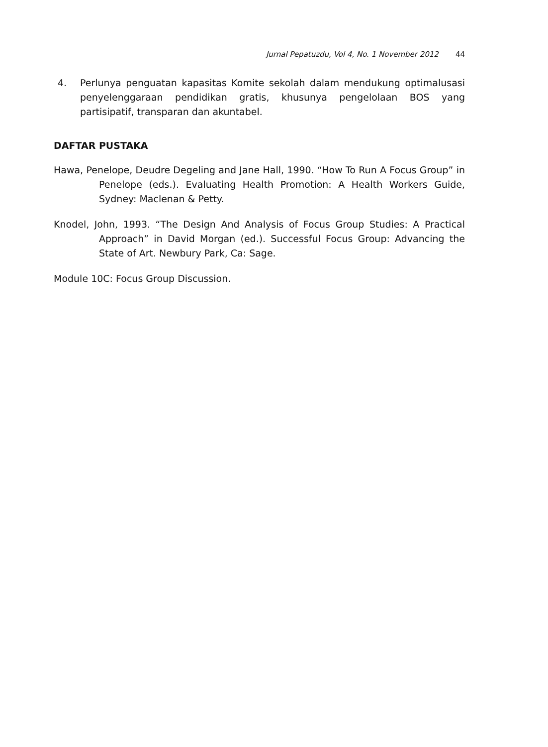Jurnal Pepatuzdu, Vol 4, No. 1 November 2012 44
4. Perlunya penguatan kapasitas Komite sekolah dalam mendukung optimalusasi penyelenggaraan pendidikan gratis, khusunya pengelolaan BOS yang partisipatif, transparan dan akuntabel.
DAFTAR PUSTAKA
Hawa, Penelope, Deudre Degeling and Jane Hall, 1990. “How To Run A Focus Group” in Penelope (eds.). Evaluating Health Promotion: A Health Workers Guide, Sydney: Maclenan & Petty.
Knodel, John, 1993. “The Design And Analysis of Focus Group Studies: A Practical Approach” in David Morgan (ed.). Successful Focus Group: Advancing the State of Art. Newbury Park, Ca: Sage.
Module 10C: Focus Group Discussion.